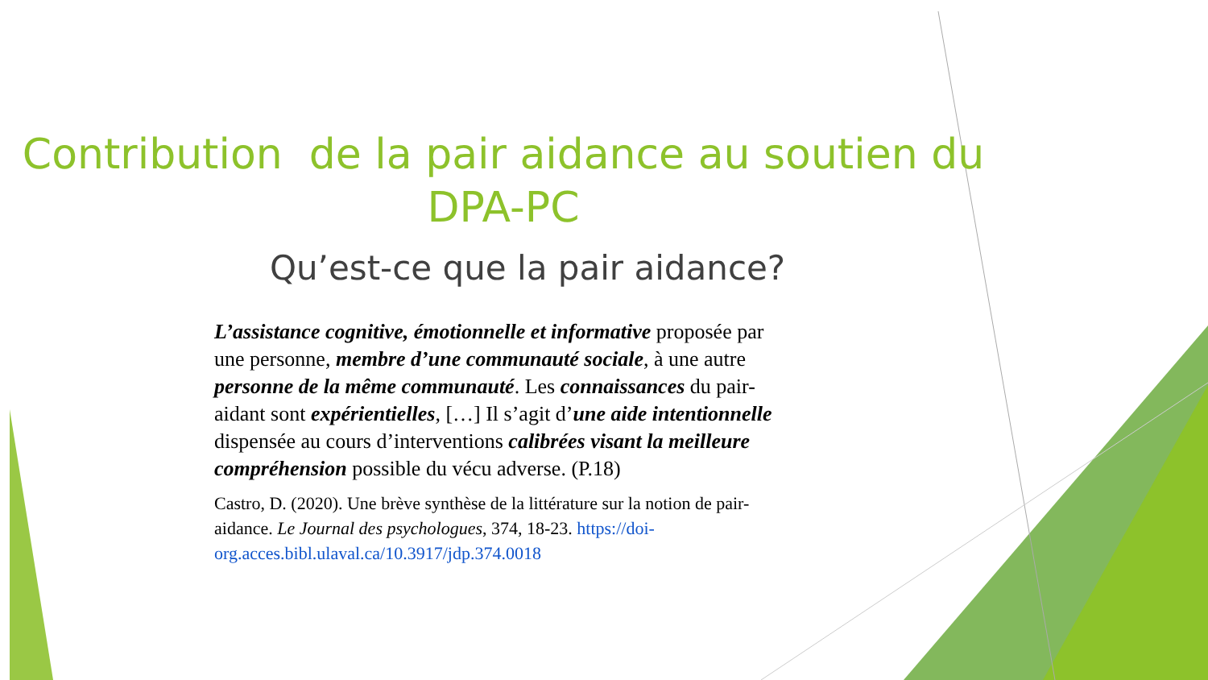Contribution de la pair aidance au soutien du DPA-PC
Qu’est-ce que la pair aidance?
L’assistance cognitive, émotionnelle et informative proposée par une personne, membre d’une communauté sociale, à une autre personne de la même communauté. Les connaissances du pair-aidant sont expérientielles, […] Il s’agit d’une aide intentionnelle dispensée au cours d’interventions calibrées visant la meilleure compréhension possible du vécu adverse. (P.18)
Castro, D. (2020). Une brève synthèse de la littérature sur la notion de pair-aidance. Le Journal des psychologues, 374, 18-23. https://doi-org.acces.bibl.ulaval.ca/10.3917/jdp.374.0018